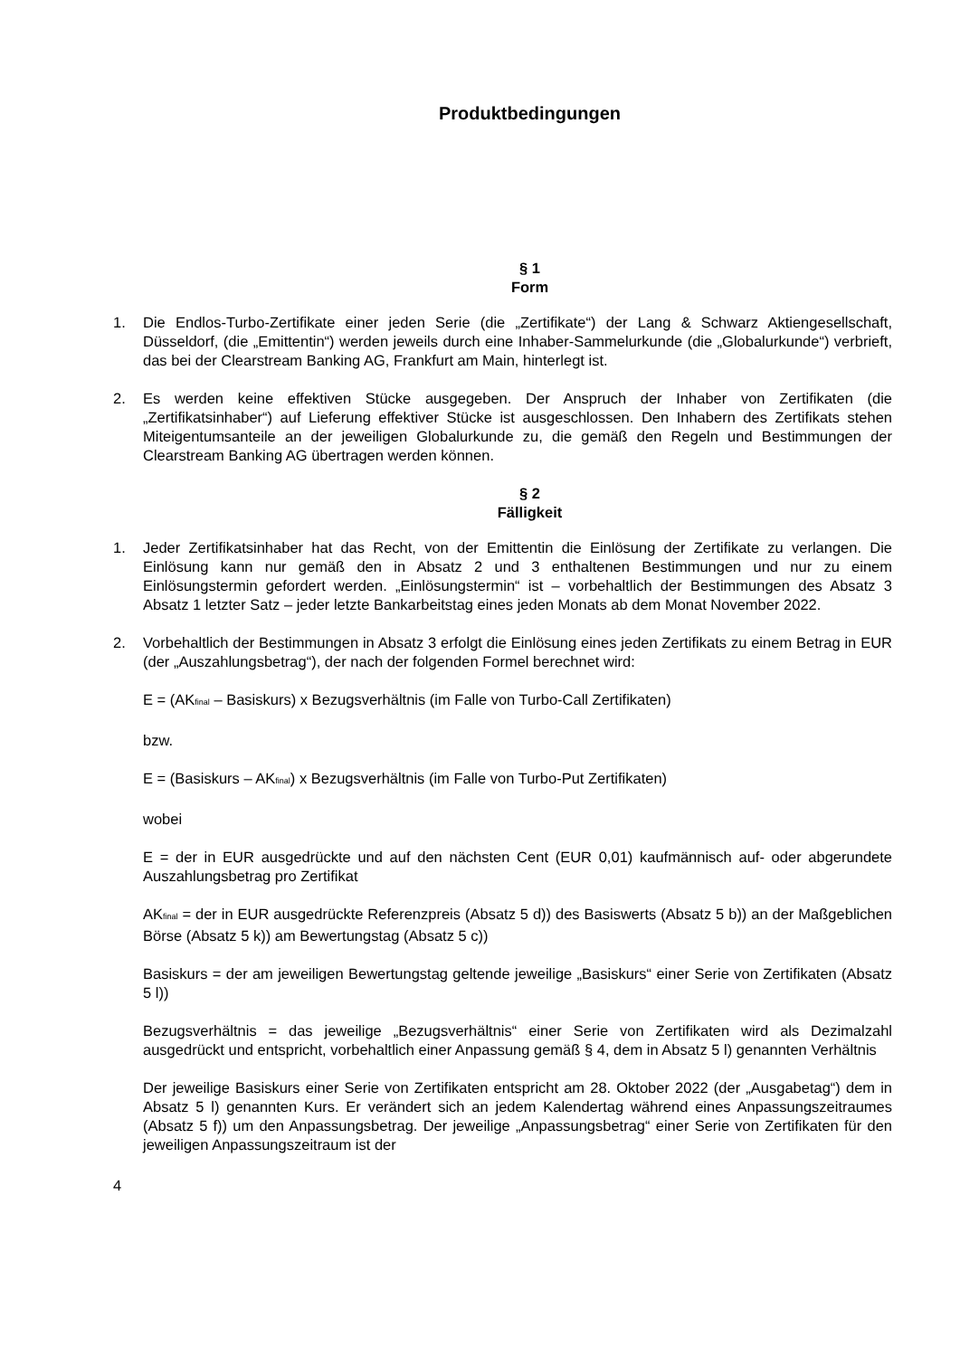Produktbedingungen
§ 1
Form
1. Die Endlos-Turbo-Zertifikate einer jeden Serie (die „Zertifikate“) der Lang & Schwarz Aktiengesellschaft, Düsseldorf, (die „Emittentin“) werden jeweils durch eine Inhaber-Sammelurkunde (die „Globalurkunde“) verbrieft, das bei der Clearstream Banking AG, Frankfurt am Main, hinterlegt ist.
2. Es werden keine effektiven Stücke ausgegeben. Der Anspruch der Inhaber von Zertifikaten (die „Zertifikatsinhaber“) auf Lieferung effektiver Stücke ist ausgeschlossen. Den Inhabern des Zertifikats stehen Miteigentumsanteile an der jeweiligen Globalurkunde zu, die gemäß den Regeln und Bestimmungen der Clearstream Banking AG übertragen werden können.
§ 2
Fälligkeit
1. Jeder Zertifikatsinhaber hat das Recht, von der Emittentin die Einlösung der Zertifikate zu verlangen. Die Einlösung kann nur gemäß den in Absatz 2 und 3 enthaltenen Bestimmungen und nur zu einem Einlösungstermin gefordert werden. „Einlösungstermin“ ist – vorbehaltlich der Bestimmungen des Absatz 3 Absatz 1 letzter Satz – jeder letzte Bankarbeitstag eines jeden Monats ab dem Monat November 2022.
2. Vorbehaltlich der Bestimmungen in Absatz 3 erfolgt die Einlösung eines jeden Zertifikats zu einem Betrag in EUR (der „Auszahlungsbetrag“), der nach der folgenden Formel berechnet wird:
E = (AK<sub>final</sub> – Basiskurs) x Bezugsverhältnis (im Falle von Turbo-Call Zertifikaten)
bzw.
E = (Basiskurs – AK<sub>final</sub>) x Bezugsverhältnis (im Falle von Turbo-Put Zertifikaten)
wobei
E = der in EUR ausgedrückte und auf den nächsten Cent (EUR 0,01) kaufmännisch auf- oder abgerundete Auszahlungsbetrag pro Zertifikat
AK<sub>final</sub> = der in EUR ausgedrückte Referenzpreis (Absatz 5 d)) des Basiswerts (Absatz 5 b)) an der Maßgeblichen Börse (Absatz 5 k)) am Bewertungstag (Absatz 5 c))
Basiskurs = der am jeweiligen Bewertungstag geltende jeweilige „Basiskurs“ einer Serie von Zertifikaten (Absatz 5 l))
Bezugsverhältnis = das jeweilige „Bezugsverhältnis“ einer Serie von Zertifikaten wird als Dezimalzahl ausgedrückt und entspricht, vorbehaltlich einer Anpassung gemäß § 4, dem in Absatz 5 l) genannten Verhältnis
Der jeweilige Basiskurs einer Serie von Zertifikaten entspricht am 28. Oktober 2022 (der „Ausgabetag“) dem in Absatz 5 l) genannten Kurs. Er verändert sich an jedem Kalendertag während eines Anpassungszeitraumes (Absatz 5 f)) um den Anpassungsbetrag. Der jeweilige „Anpassungsbetrag“ einer Serie von Zertifikaten für den jeweiligen Anpassungszeitraum ist der
4